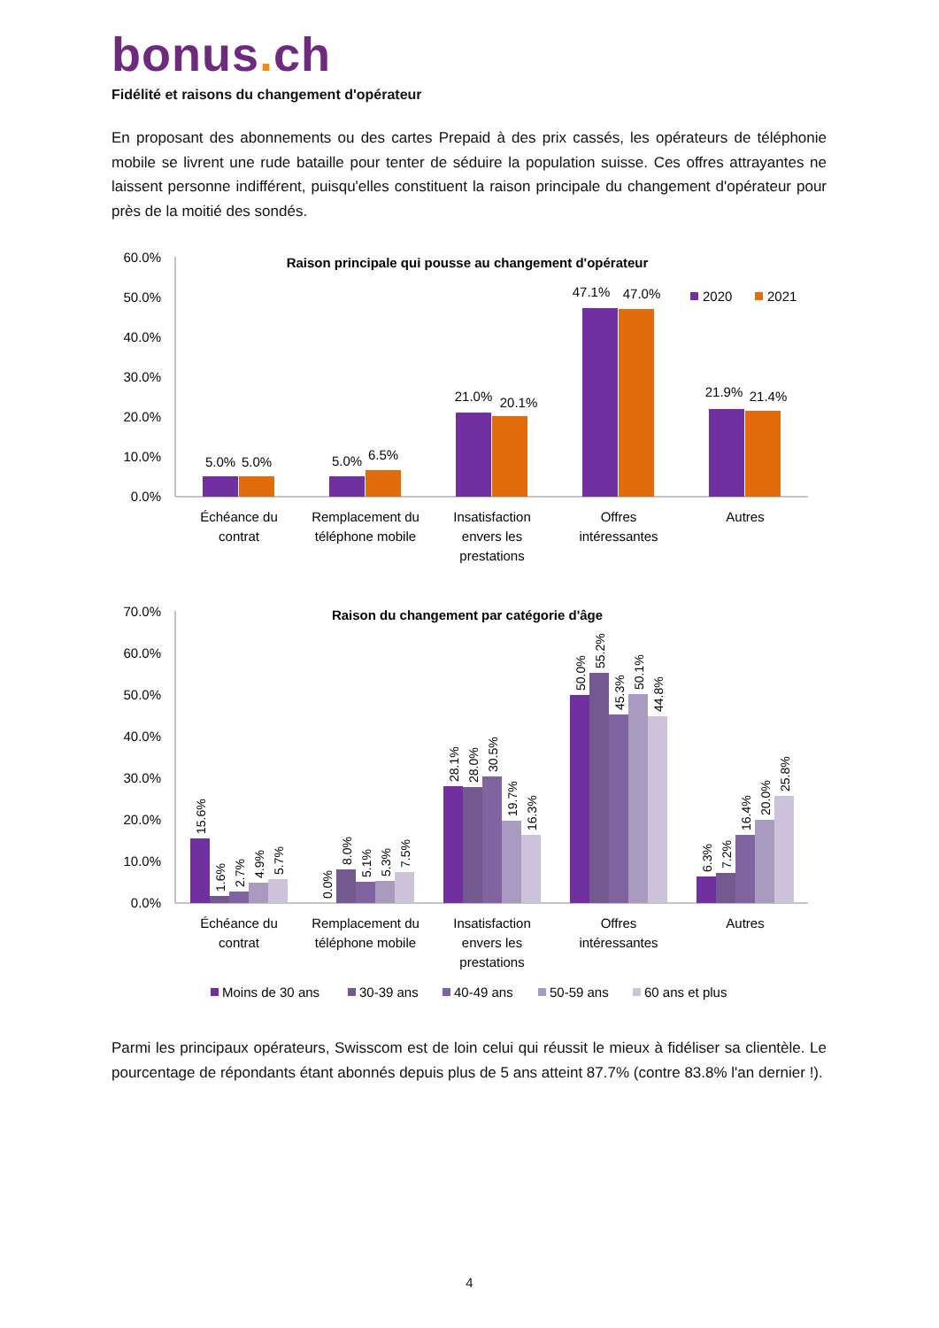bonus. ch
Fidélité et raisons du changement d'opérateur
En proposant des abonnements ou des cartes Prepaid à des prix cassés, les opérateurs de téléphonie mobile se livrent une rude bataille pour tenter de séduire la population suisse. Ces offres attrayantes ne laissent personne indifférent, puisqu'elles constituent la raison principale du changement d'opérateur pour près de la moitié des sondés.
60.0%
50.0%
40.0%
30.0%
20.0%
10.0%
0.0%
Raison principale qui pousse au changement d'opérateur
2020
2021
5.0%
5.0%
5.0%
6.5%
21.0%
20.1%
47.1%
47.0%
21.9%
21.4%
Échéance du
contrat
Remplacement du
téléphone mobile
Insatisfaction
envers les
prestations
Offres
intéressantes
Autres
70.0%
60.0%
50.0%
40.0%
30.0%
20.0%
10.0%
0.0%
Raison du changement par catégorie d'âge
15.6%
1.6%
2.7%
4.9%
5.7%
0.0%
8.0%
5.1%
5.3%
7.5%
28.1%
28.0%
30.5%
19.7%
16.3%
50.0%
55.2%
45.3%
50.1%
44.8%
6.3%
7.2%
16.4%
20.0%
25.8%
Échéance du
contrat
Remplacement du
téléphone mobile
Insatisfaction
envers les
prestations
Offres
intéressantes
Autres
Moins de 30 ans
30-39 ans
40-49 ans
50-59 ans
60 ans et plus
Parmi les principaux opérateurs, Swisscom est de loin celui qui réussit le mieux à fidéliser sa clientèle. Le pourcentage de répondants étant abonnés depuis plus de 5 ans atteint 87.7% (contre 83.8% l'an dernier !).
4